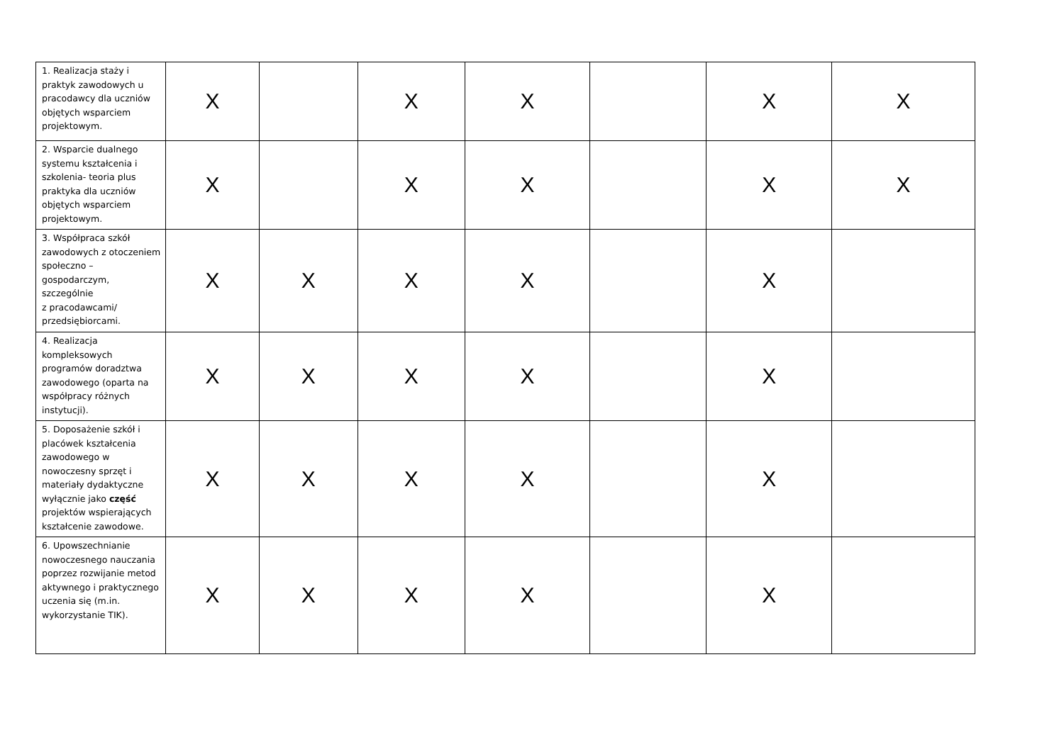| 1. Realizacja staży i praktyk zawodowych u pracodawcy dla uczniów objętych wsparciem projektowym. | X | | X | X | | X | X |
| 2. Wsparcie dualnego systemu kształcenia i szkolenia- teoria plus praktyka dla uczniów objętych wsparciem projektowym. | X | | X | X | | X | X |
| 3. Współpraca szkół zawodowych z otoczeniem społeczno – gospodarczym, szczególnie z pracodawcami/ przedsiębiorcami. | X | X | X | X | | X | |
| 4. Realizacja kompleksowych programów doradztwa zawodowego (oparta na współpracy różnych instytucji). | X | X | X | X | | X | |
| 5. Doposażenie szkół i placówek kształcenia zawodowego w nowoczesny sprzęt i materiały dydaktyczne wyłącznie jako część projektów wspierających kształcenie zawodowe. | X | X | X | X | | X | |
| 6. Upowszechnianie nowoczesnego nauczania poprzez rozwijanie metod aktywnego i praktycznego uczenia się (m.in. wykorzystanie TIK). | X | X | X | X | | X | |